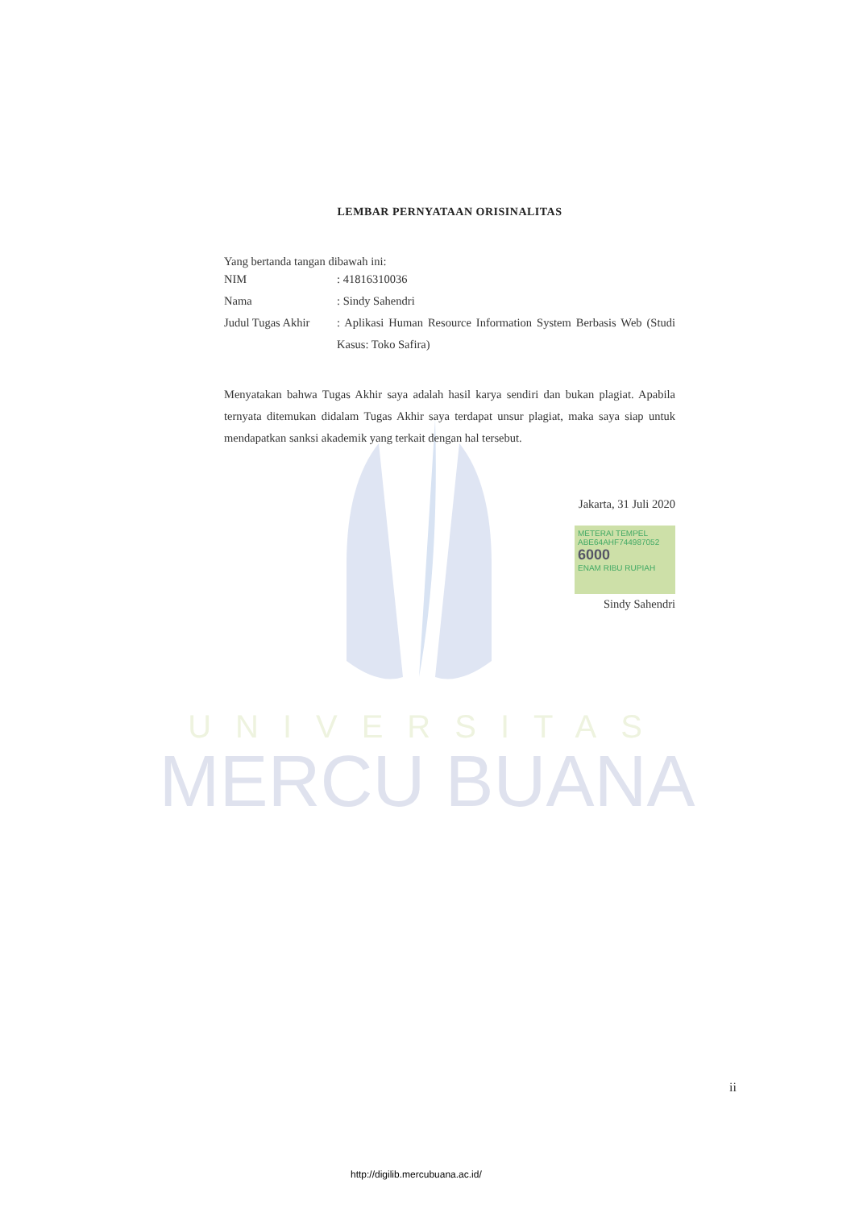UNIVERSITAS
MERCU BUANA
LEMBAR PERNYATAAN ORISINALITAS
Yang bertanda tangan dibawah ini:
NIM: 41816310036
Nama: Sindy Sahendri
Judul Tugas Akhir: Aplikasi Human Resource Information System Berbasis Web (Studi Kasus: Toko Safira)
Menyatakan bahwa Tugas Akhir saya adalah hasil karya sendiri dan bukan plagiat. Apabila ternyata ditemukan didalam Tugas Akhir saya terdapat unsur plagiat, maka saya siap untuk mendapatkan sanksi akademik yang terkait dengan hal tersebut.
Jakarta, 31 Juli 2020
METERAI TEMPEL
ABE64AHF744987052
6000
ENAM RIBU RUPIAH
Sindy Sahendri
ii
http://digilib.mercubuana.ac.id/